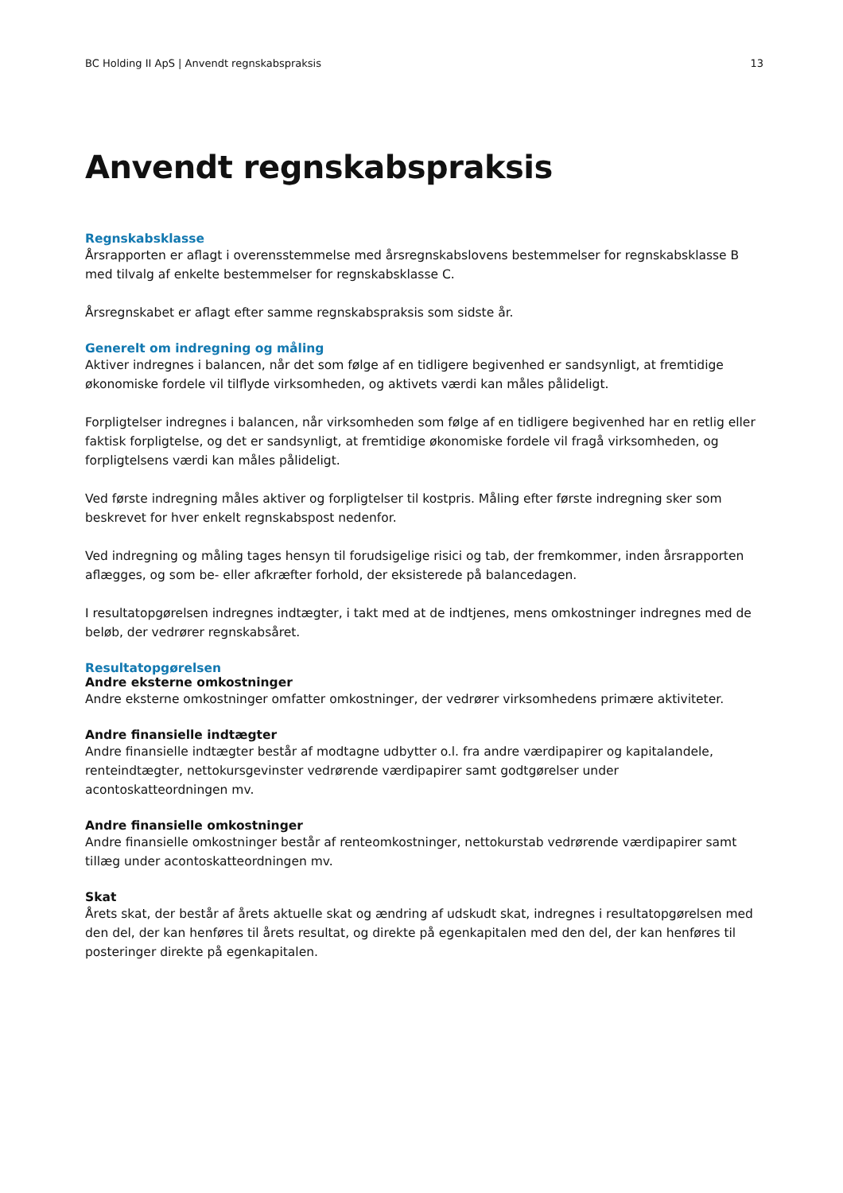BC Holding II ApS | Anvendt regnskabspraksis 13
Anvendt regnskabspraksis
Regnskabsklasse
Årsrapporten er aflagt i overensstemmelse med årsregnskabslovens bestemmelser for regnskabsklasse B med tilvalg af enkelte bestemmelser for regnskabsklasse C.
Årsregnskabet er aflagt efter samme regnskabspraksis som sidste år.
Generelt om indregning og måling
Aktiver indregnes i balancen, når det som følge af en tidligere begivenhed er sandsynligt, at fremtidige økonomiske fordele vil tilflyde virksomheden, og aktivets værdi kan måles pålideligt.
Forpligtelser indregnes i balancen, når virksomheden som følge af en tidligere begivenhed har en retlig eller faktisk forpligtelse, og det er sandsynligt, at fremtidige økonomiske fordele vil fragå virksomheden, og forpligtelsens værdi kan måles pålideligt.
Ved første indregning måles aktiver og forpligtelser til kostpris. Måling efter første indregning sker som beskrevet for hver enkelt regnskabspost nedenfor.
Ved indregning og måling tages hensyn til forudsigelige risici og tab, der fremkommer, inden årsrapporten aflægges, og som be- eller afkræfter forhold, der eksisterede på balancedagen.
I resultatopgørelsen indregnes indtægter, i takt med at de indtjenes, mens omkostninger indregnes med de beløb, der vedrører regnskabsåret.
Resultatopgørelsen
Andre eksterne omkostninger
Andre eksterne omkostninger omfatter omkostninger, der vedrører virksomhedens primære aktiviteter.
Andre finansielle indtægter
Andre finansielle indtægter består af modtagne udbytter o.l. fra andre værdipapirer og kapitalandele, renteindtægter, nettokursgevinster vedrørende værdipapirer samt godtgørelser under acontoskatteordningen mv.
Andre finansielle omkostninger
Andre finansielle omkostninger består af renteomkostninger, nettokurstab vedrørende værdipapirer samt tillæg under acontoskatteordningen mv.
Skat
Årets skat, der består af årets aktuelle skat og ændring af udskudt skat, indregnes i resultatopgørelsen med den del, der kan henføres til årets resultat, og direkte på egenkapitalen med den del, der kan henføres til posteringer direkte på egenkapitalen.